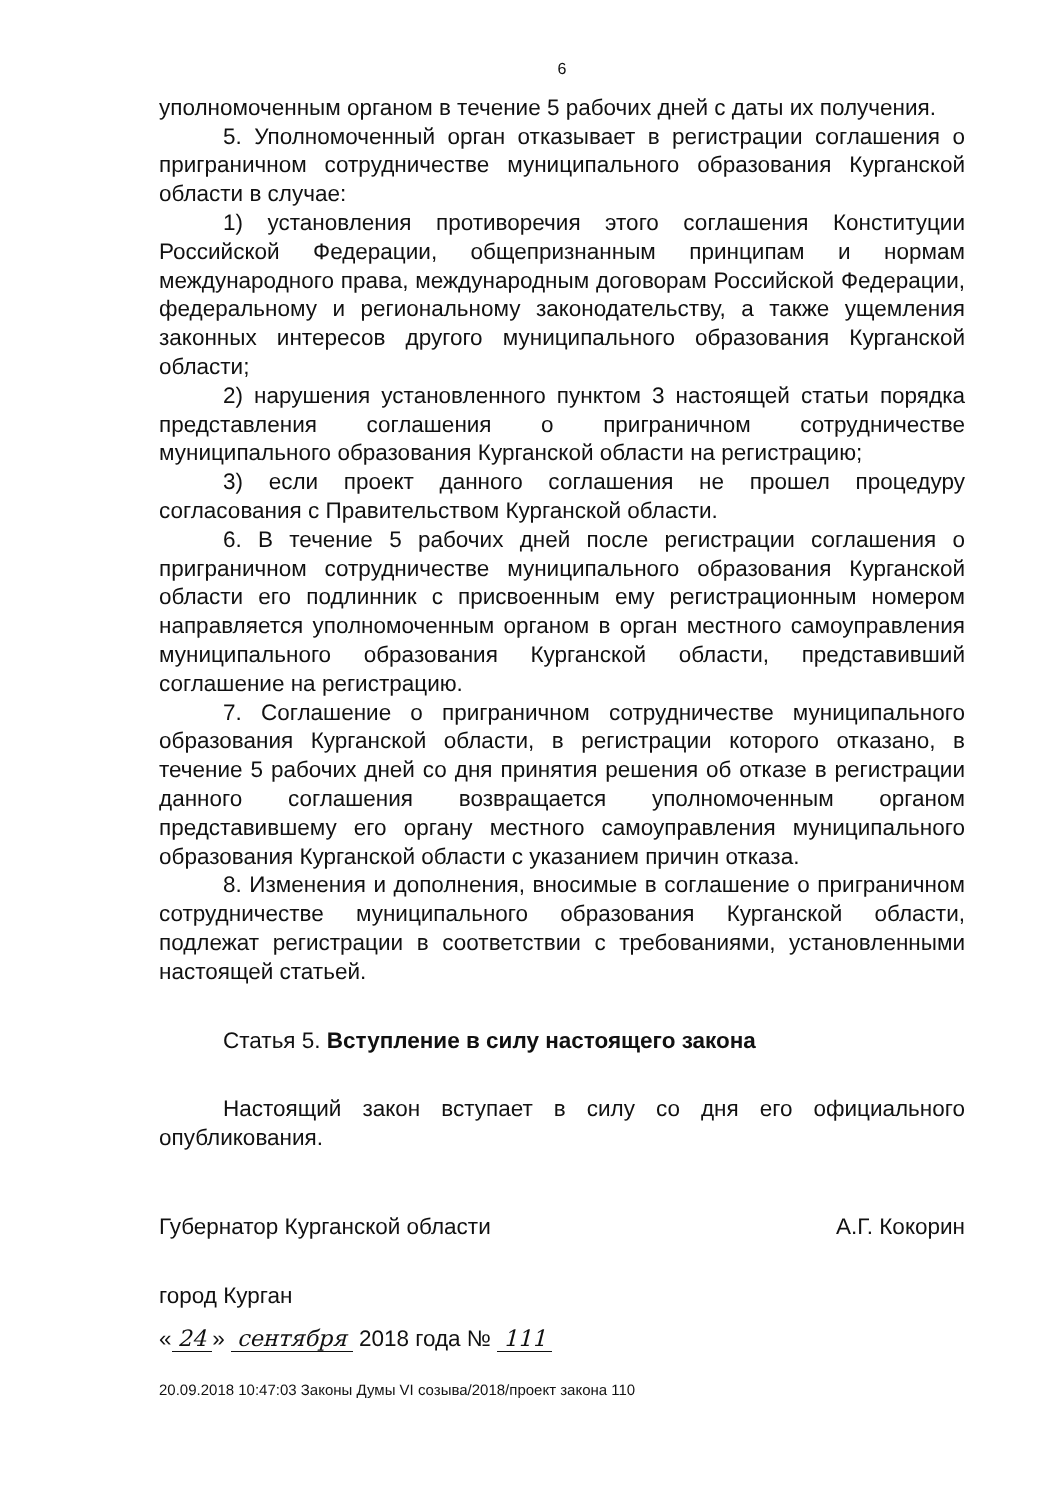6
уполномоченным органом в течение 5 рабочих дней с даты их получения.
5. Уполномоченный орган отказывает в регистрации соглашения о приграничном сотрудничестве муниципального образования Курганской области в случае:
1) установления противоречия этого соглашения Конституции Российской Федерации, общепризнанным принципам и нормам международного права, международным договорам Российской Федерации, федеральному и региональному законодательству, а также ущемления законных интересов другого муниципального образования Курганской области;
2) нарушения установленного пунктом 3 настоящей статьи порядка представления соглашения о приграничном сотрудничестве муниципального образования Курганской области на регистрацию;
3) если проект данного соглашения не прошел процедуру согласования с Правительством Курганской области.
6. В течение 5 рабочих дней после регистрации соглашения о приграничном сотрудничестве муниципального образования Курганской области его подлинник с присвоенным ему регистрационным номером направляется уполномоченным органом в орган местного самоуправления муниципального образования Курганской области, представивший соглашение на регистрацию.
7. Соглашение о приграничном сотрудничестве муниципального образования Курганской области, в регистрации которого отказано, в течение 5 рабочих дней со дня принятия решения об отказе в регистрации данного соглашения возвращается уполномоченным органом представившему его органу местного самоуправления муниципального образования Курганской области с указанием причин отказа.
8. Изменения и дополнения, вносимые в соглашение о приграничном сотрудничестве муниципального образования Курганской области, подлежат регистрации в соответствии с требованиями, установленными настоящей статьей.
Статья 5. Вступление в силу настоящего закона
Настоящий закон вступает в силу со дня его официального опубликования.
Губернатор Курганской области А.Г. Кокорин
город Курган
« 24 » сентября 2018 года № 111
20.09.2018 10:47:03 Законы Думы VI созыва/2018/проект закона 110